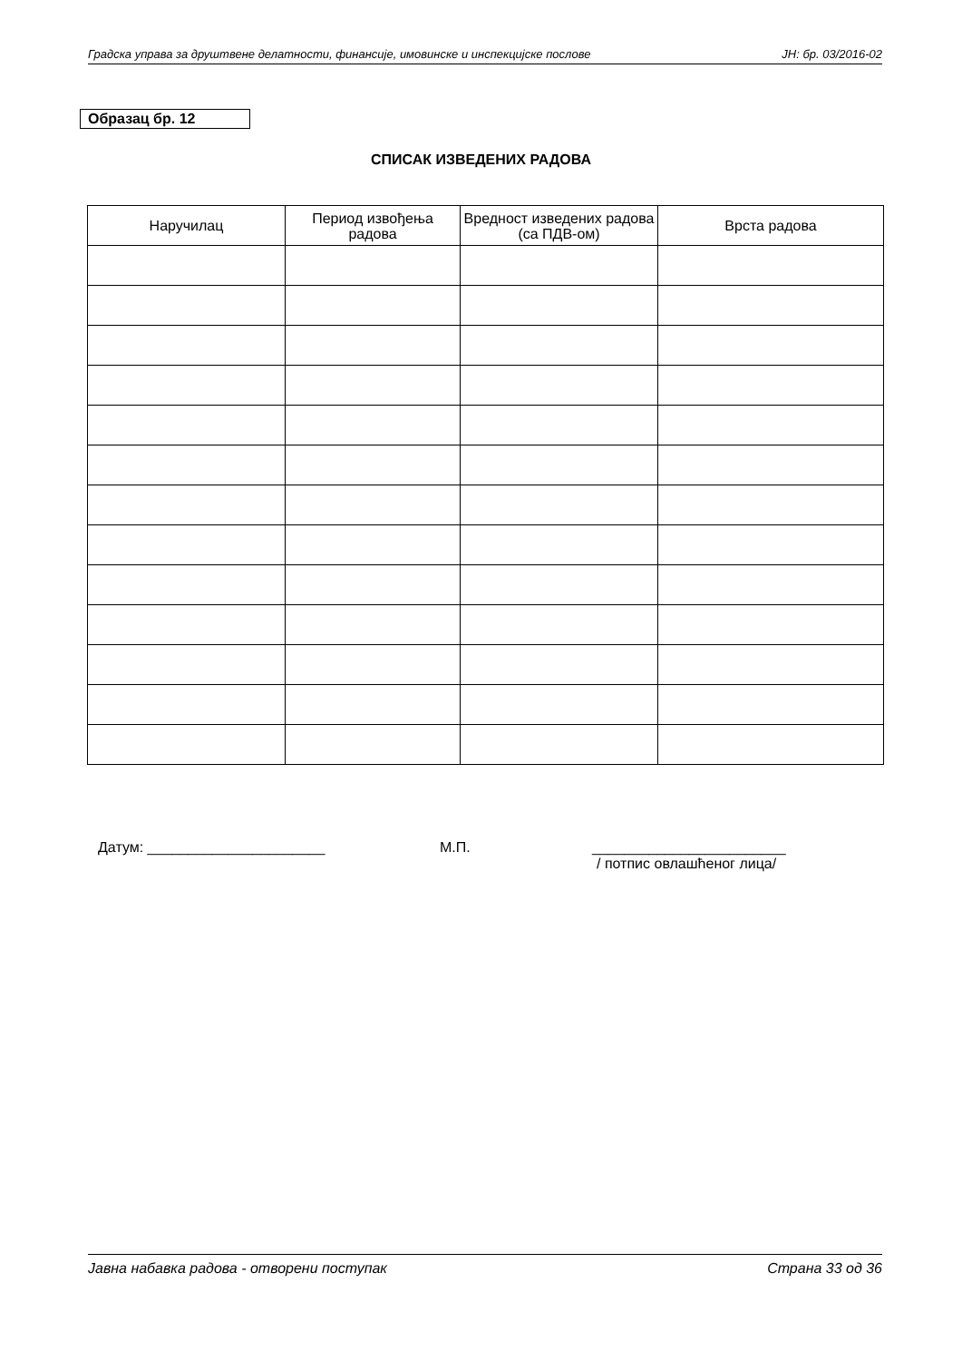Градска управа за друштвене делатности, финансије, имовинске и инспекцијске послове ЈН: бр. 03/2016-02
Образац бр. 12
СПИСАК ИЗВЕДЕНИХ РАДОВА
| Наручилац | Период извођења радова | Вредност изведених радова (са ПДВ-ом) | Врста радова |
| --- | --- | --- | --- |
Датум: ______________________ М.П. ________________________
/ потпис овлашћеног лица/
Јавна набавка радова - отворени поступак Страна 33 од 36